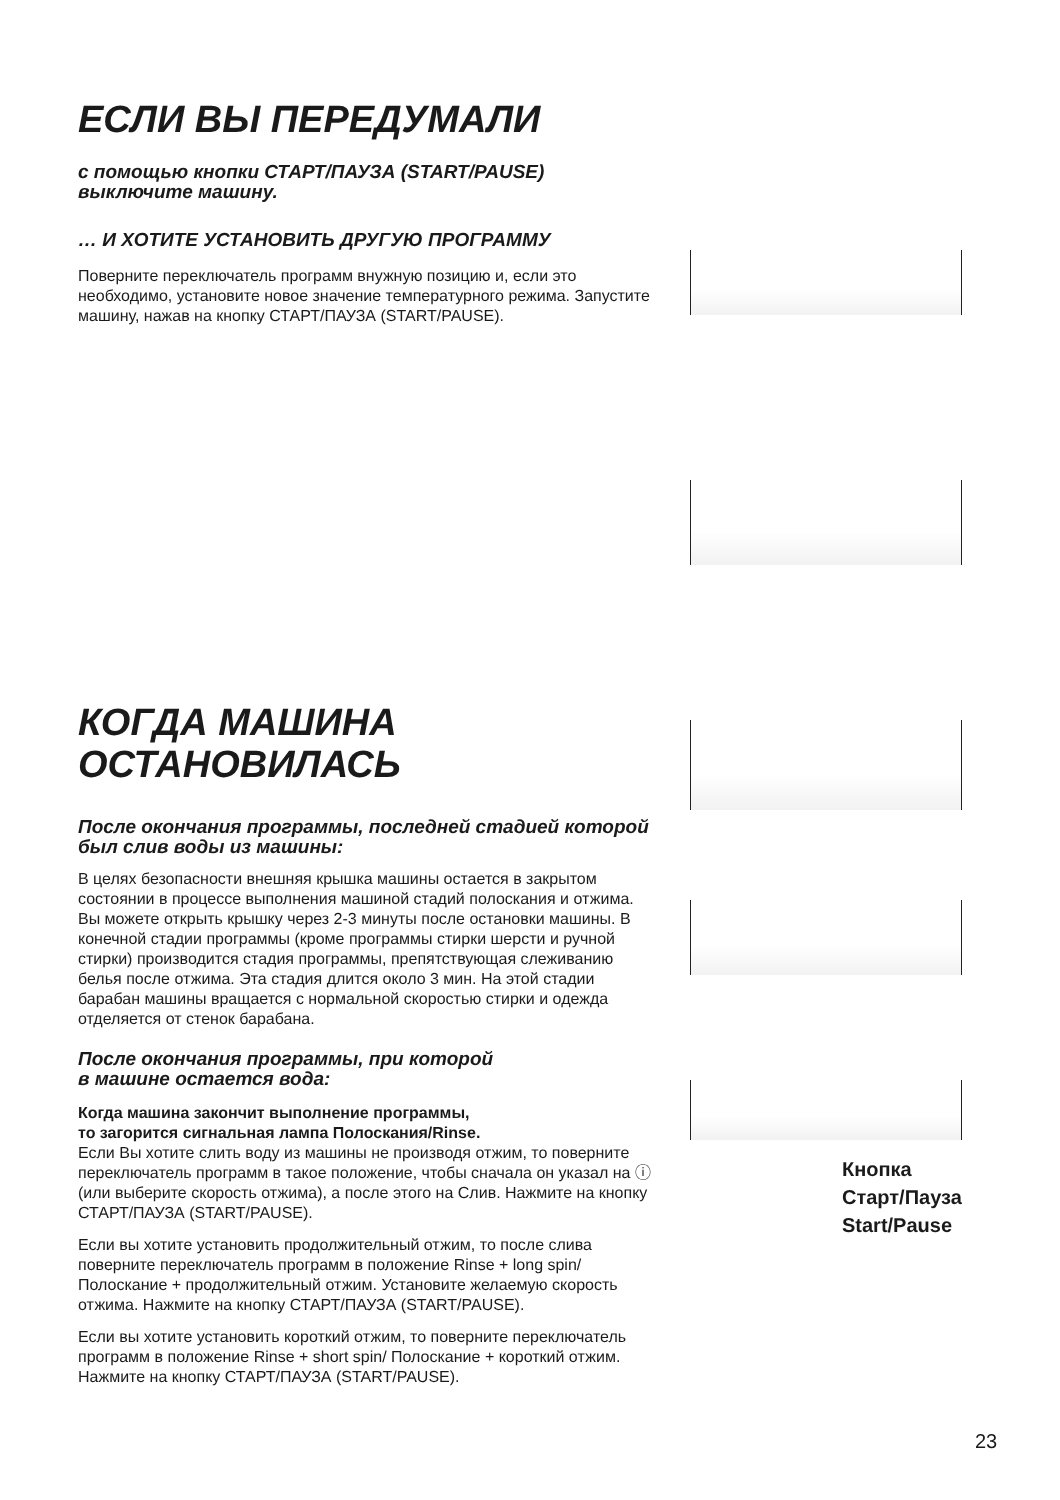ЕСЛИ ВЫ ПЕРЕДУМАЛИ
с помощью кнопки СТАРТ/ПАУЗА (START/PAUSE)
выключите машину.
… И ХОТИТЕ УСТАНОВИТЬ ДРУГУЮ ПРОГРАММУ
Поверните переключатель программ внужную позицию и, если это необходимо, установите новое значение температурного режима. Запустите машину, нажав на кнопку СТАРТ/ПАУЗА (START/PAUSE).
КОГДА МАШИНА
ОСТАНОВИЛАСЬ
После окончания программы, последней стадией которой был слив воды из машины:
В целях безопасности внешняя крышка машины остается в закрытом состоянии в процессе выполнения машиной стадий полоскания и отжима. Вы можете открыть крышку через 2-3 минуты после остановки машины. В конечной стадии программы (кроме программы стирки шерсти и ручной стирки) производится стадия программы, препятствующая слеживанию белья после отжима. Эта стадия длится около 3 мин. На этой стадии барабан машины вращается с нормальной скоростью стирки и одежда отделяется от стенок барабана.
После окончания программы, при которой
в машине остается вода:
Когда машина закончит выполнение программы,
то загорится сигнальная лампа Полоскания/Rinse.
Если Вы хотите слить воду из машины не производя отжим, то поверните переключатель программ в такое положение, чтобы сначала он указал на ⓘ (или выберите скорость отжима), а после этого на Слив. Нажмите на кнопку СТАРТ/ПАУЗА (START/PAUSE).
Если вы хотите установить продолжительный отжим, то после слива поверните переключатель программ в положение Rinse + long spin/ Полоскание + продолжительный отжим. Установите желаемую скорость отжима. Нажмите на кнопку СТАРТ/ПАУЗА (START/PAUSE).
Если вы хотите установить короткий отжим, то поверните переключатель программ в положение Rinse + short spin/ Полоскание + короткий отжим. Нажмите на кнопку СТАРТ/ПАУЗА (START/PAUSE).
Кнопка
Старт/Пауза
Start/Pause
23